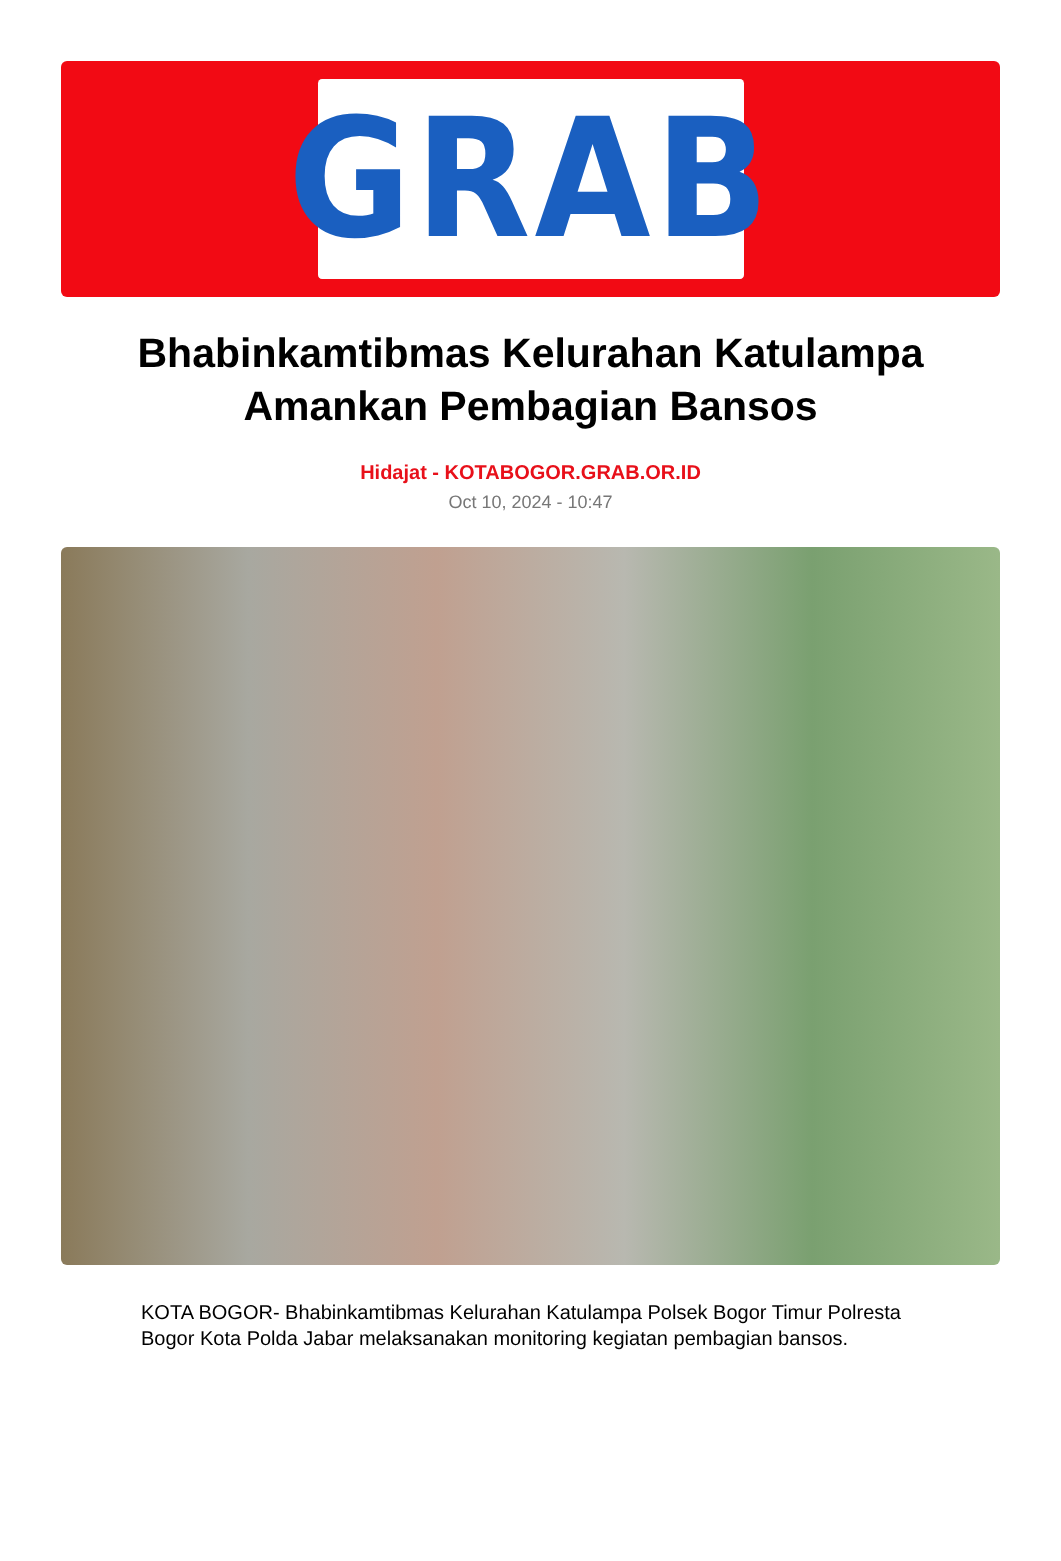GRAB
Bhabinkamtibmas Kelurahan Katulampa Amankan Pembagian Bansos
Hidajat - KOTABOGOR.GRAB.OR.ID
Oct 10, 2024 - 10:47
KOTA BOGOR- Bhabinkamtibmas Kelurahan Katulampa Polsek Bogor Timur Polresta Bogor Kota Polda Jabar melaksanakan monitoring kegiatan pembagian bansos.